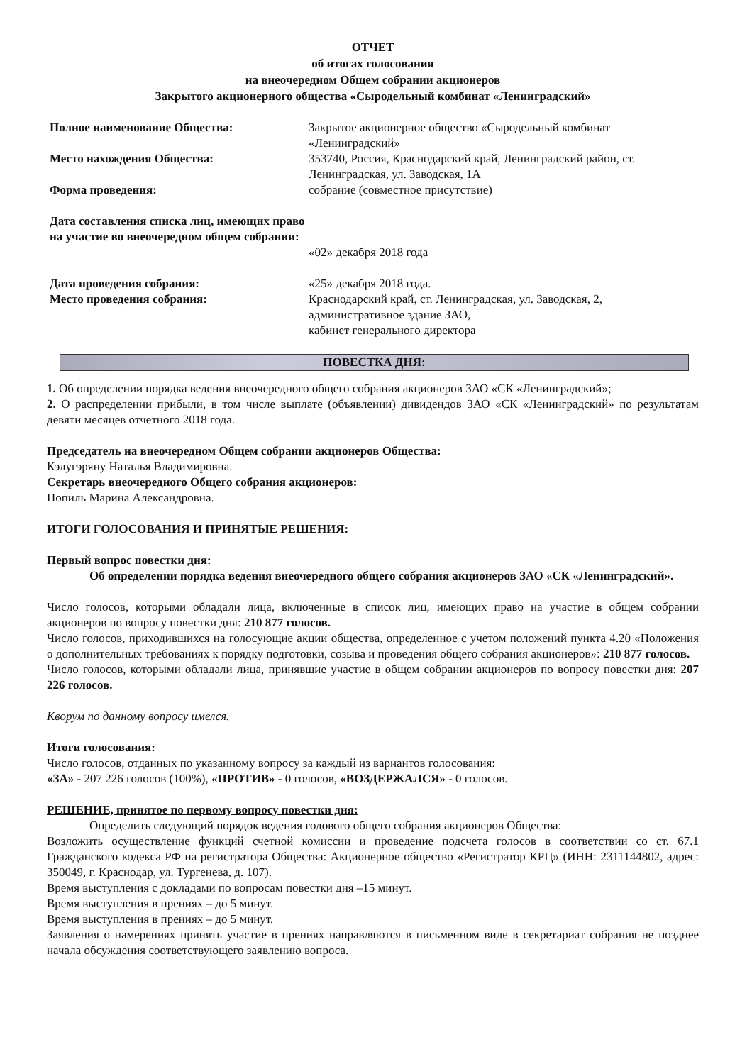ОТЧЕТ
об итогах голосования
на внеочередном Общем собрании акционеров
Закрытого акционерного общества «Сыродельный комбинат «Ленинградский»
Полное наименование Общества: Закрытое акционерное общество «Сыродельный комбинат «Ленинградский»
Место нахождения Общества: 353740, Россия, Краснодарский край, Ленинградский район, ст. Ленинградская, ул. Заводская, 1А
Форма проведения: собрание (совместное присутствие)
Дата составления списка лиц, имеющих право на участие во внеочередном общем собрании:
«02» декабря 2018 года
Дата проведения собрания: «25» декабря 2018 года.
Место проведения собрания: Краснодарский край, ст. Ленинградская, ул. Заводская, 2,
административное здание ЗАО,
кабинет генерального директора
ПОВЕСТКА ДНЯ:
1. Об определении порядка ведения внеочередного общего собрания акционеров ЗАО «СК «Ленинградский»;
2. О распределении прибыли, в том числе выплате (объявлении) дивидендов ЗАО «СК «Ленинградский» по результатам девяти месяцев отчетного 2018 года.
Председатель на внеочередном Общем собрании акционеров Общества:
Кэлугэряну Наталья Владимировна.
Секретарь внеочередного Общего собрания акционеров:
Попиль Марина Александровна.
ИТОГИ ГОЛОСОВАНИЯ И ПРИНЯТЫЕ РЕШЕНИЯ:
Первый вопрос повестки дня:
Об определении порядка ведения внеочередного общего собрания акционеров ЗАО «СК «Ленинградский».
Число голосов, которыми обладали лица, включенные в список лиц, имеющих право на участие в общем собрании акционеров по вопросу повестки дня: 210 877 голосов.
Число голосов, приходившихся на голосующие акции общества, определенное с учетом положений пункта 4.20 «Положения о дополнительных требованиях к порядку подготовки, созыва и проведения общего собрания акционеров»: 210 877 голосов.
Число голосов, которыми обладали лица, принявшие участие в общем собрании акционеров по вопросу повестки дня: 207 226 голосов.
Кворум по данному вопросу имелся.
Итоги голосования:
Число голосов, отданных по указанному вопросу за каждый из вариантов голосования:
«ЗА» - 207 226 голосов (100%), «ПРОТИВ» - 0 голосов, «ВОЗДЕРЖАЛСЯ» - 0 голосов.
РЕШЕНИЕ, принятое по первому вопросу повестки дня:
Определить следующий порядок ведения годового общего собрания акционеров Общества:
Возложить осуществление функций счетной комиссии и проведение подсчета голосов в соответствии со ст. 67.1 Гражданского кодекса РФ на регистратора Общества: Акционерное общество «Регистратор КРЦ» (ИНН: 2311144802, адрес: 350049, г. Краснодар, ул. Тургенева, д. 107).
Время выступления с докладами по вопросам повестки дня –15 минут.
Время выступления в прениях – до 5 минут.
Время выступления в прениях – до 5 минут.
Заявления о намерениях принять участие в прениях направляются в письменном виде в секретариат собрания не позднее начала обсуждения соответствующего заявлению вопроса.